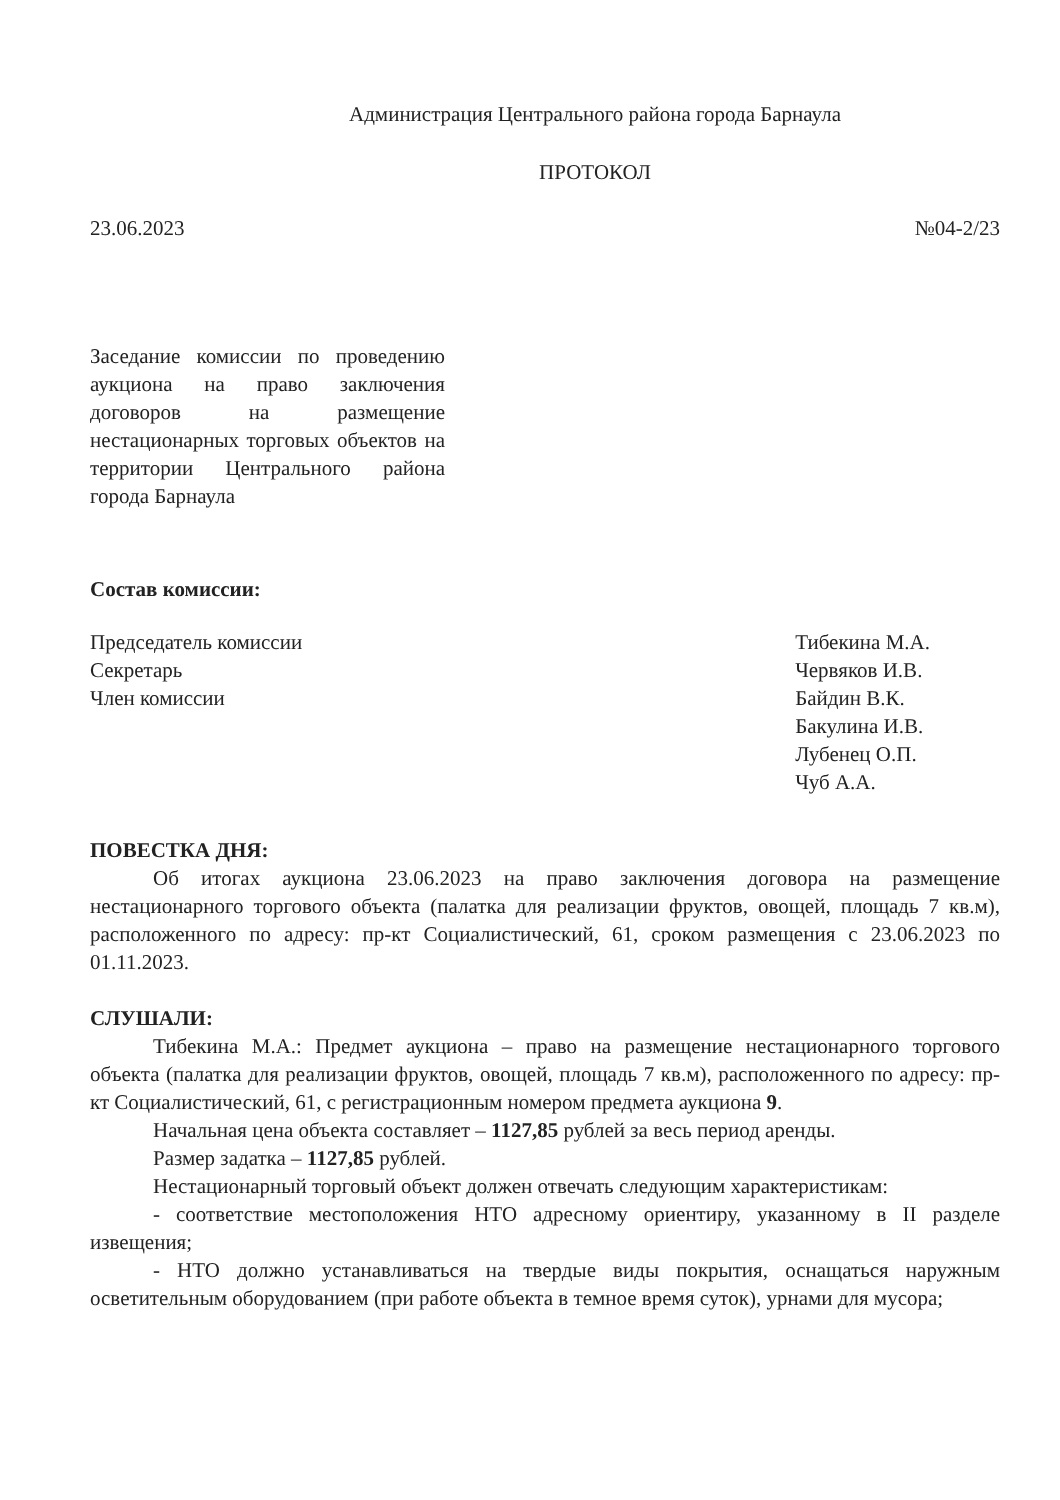Администрация Центрального района города Барнаула
ПРОТОКОЛ
23.06.2023 №04-2/23
Заседание комиссии по проведению аукциона на право заключения договоров на размещение нестационарных торговых объектов на территории Центрального района города Барнаула
Состав комиссии:
Председатель комиссии
Секретарь
Член комиссии
Тибекина М.А.
Червяков И.В.
Байдин В.К.
Бакулина И.В.
Лубенец О.П.
Чуб А.А.
ПОВЕСТКА ДНЯ:
Об итогах аукциона 23.06.2023 на право заключения договора на размещение нестационарного торгового объекта (палатка для реализации фруктов, овощей, площадь 7 кв.м), расположенного по адресу: пр-кт Социалистический, 61, сроком размещения с 23.06.2023 по 01.11.2023.
СЛУШАЛИ:
Тибекина М.А.: Предмет аукциона – право на размещение нестационарного торгового объекта (палатка для реализации фруктов, овощей, площадь 7 кв.м), расположенного по адресу: пр-кт Социалистический, 61, с регистрационным номером предмета аукциона 9.
Начальная цена объекта составляет – 1127,85 рублей за весь период аренды.
Размер задатка – 1127,85 рублей.
Нестационарный торговый объект должен отвечать следующим характеристикам:
- соответствие местоположения НТО адресному ориентиру, указанному в II разделе извещения;
- НТО должно устанавливаться на твердые виды покрытия, оснащаться наружным осветительным оборудованием (при работе объекта в темное время суток), урнами для мусора;